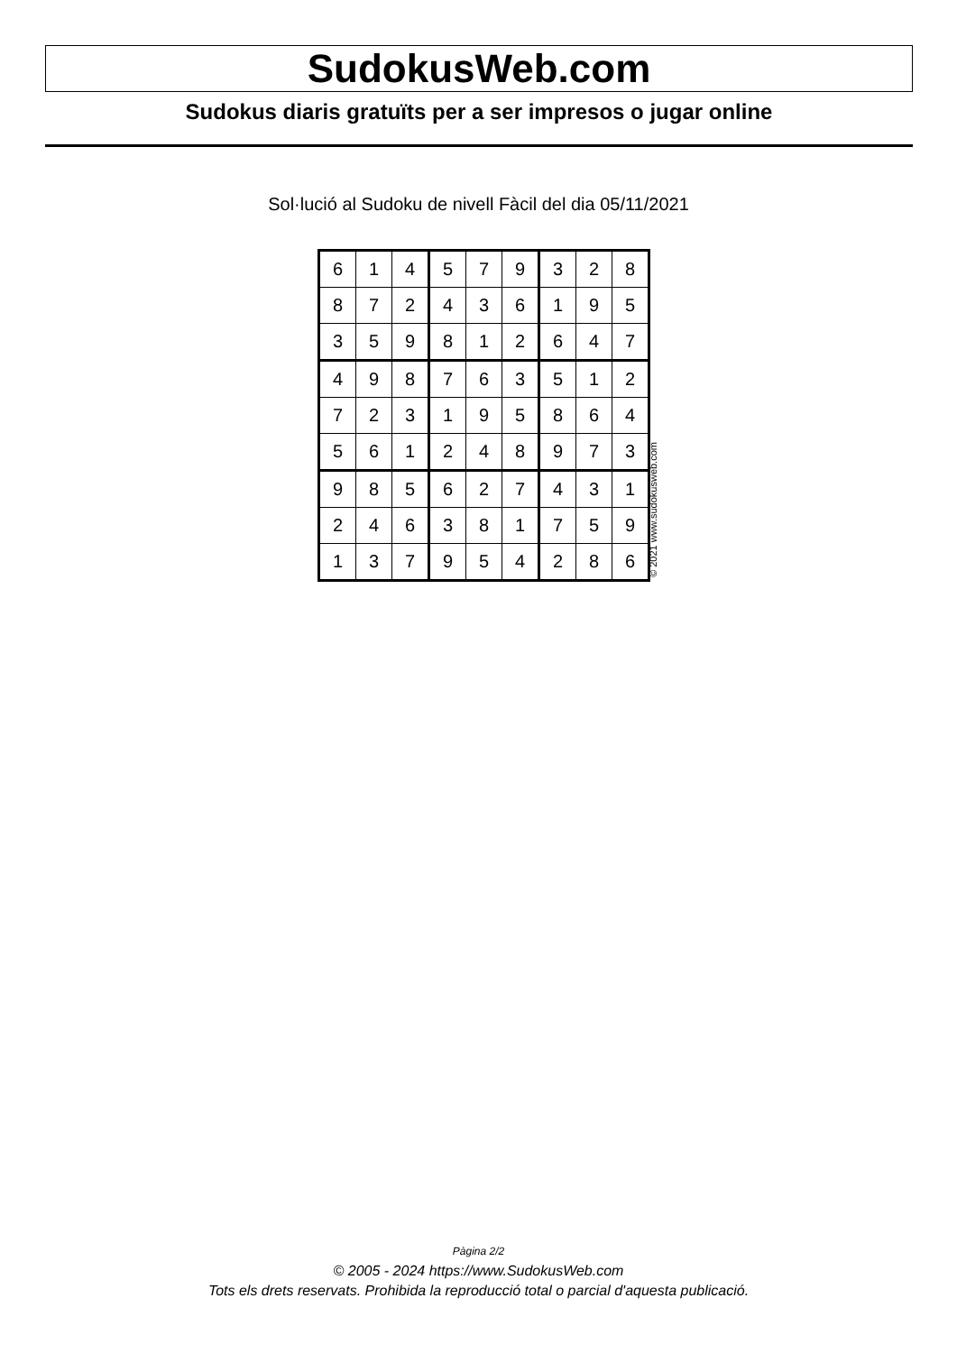SudokusWeb.com
Sudokus diaris gratuïts per a ser impresos o jugar online
Sol·lució al Sudoku de nivell Fàcil del dia 05/11/2021
| 6 | 1 | 4 | 5 | 7 | 9 | 3 | 2 | 8 |
| 8 | 7 | 2 | 4 | 3 | 6 | 1 | 9 | 5 |
| 3 | 5 | 9 | 8 | 1 | 2 | 6 | 4 | 7 |
| 4 | 9 | 8 | 7 | 6 | 3 | 5 | 1 | 2 |
| 7 | 2 | 3 | 1 | 9 | 5 | 8 | 6 | 4 |
| 5 | 6 | 1 | 2 | 4 | 8 | 9 | 7 | 3 |
| 9 | 8 | 5 | 6 | 2 | 7 | 4 | 3 | 1 |
| 2 | 4 | 6 | 3 | 8 | 1 | 7 | 5 | 9 |
| 1 | 3 | 7 | 9 | 5 | 4 | 2 | 8 | 6 |
© 2021 www.sudokusweb.com
Pàgina 2/2
© 2005 - 2024 https://www.SudokusWeb.com
Tots els drets reservats. Prohibida la reproducció total o parcial d'aquesta publicació.